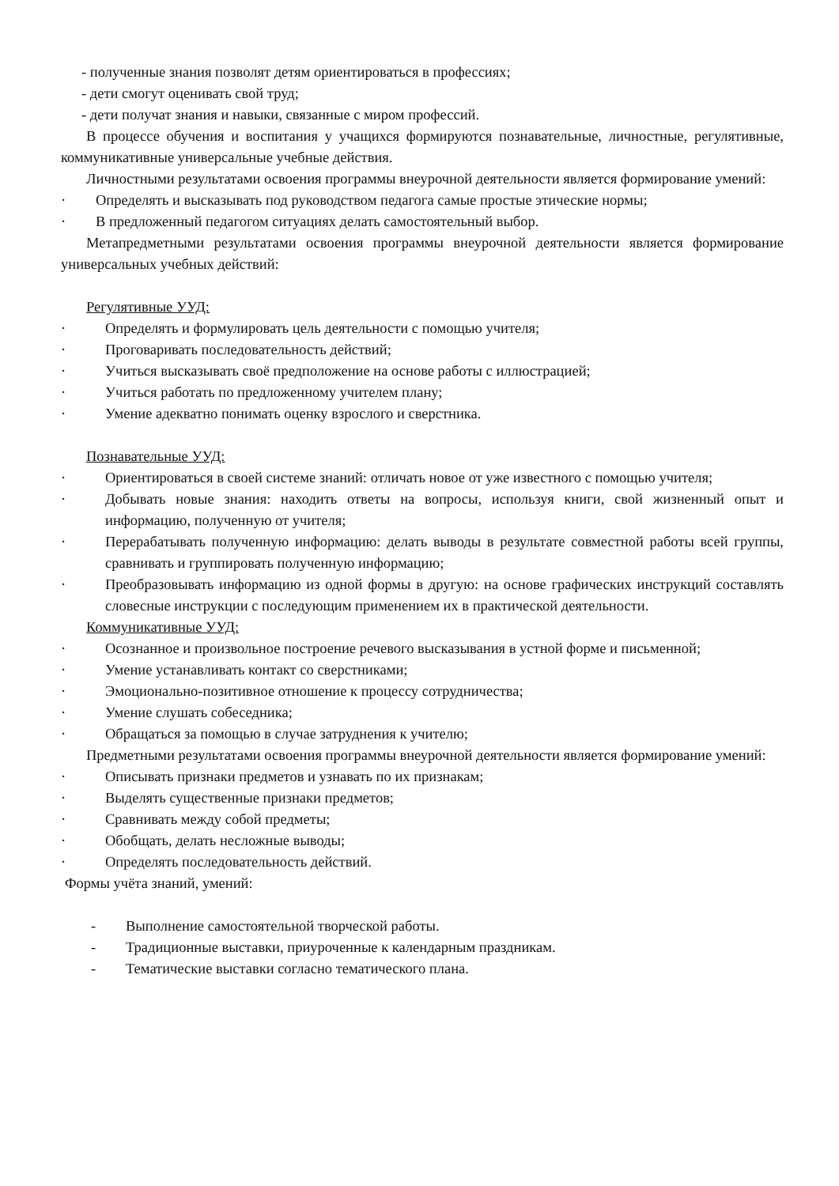- полученные знания позволят детям ориентироваться в профессиях;
- дети смогут оценивать свой труд;
- дети получат знания и навыки, связанные с миром профессий.
В процессе обучения и воспитания у учащихся формируются познавательные, личностные, регулятивные, коммуникативные универсальные учебные действия.
Личностными результатами освоения программы внеурочной деятельности является формирование умений:
· Определять и высказывать под руководством педагога самые простые этические нормы;
· В предложенный педагогом ситуациях делать самостоятельный выбор.
Метапредметными результатами освоения программы внеурочной деятельности является формирование универсальных учебных действий:
Регулятивные УУД:
· Определять и формулировать цель деятельности с помощью учителя;
· Проговаривать последовательность действий;
· Учиться высказывать своё предположение на основе работы с иллюстрацией;
· Учиться работать по предложенному учителем плану;
· Умение адекватно понимать оценку взрослого и сверстника.
Познавательные УУД:
· Ориентироваться в своей системе знаний: отличать новое от уже известного с помощью учителя;
· Добывать новые знания: находить ответы на вопросы, используя книги, свой жизненный опыт и информацию, полученную от учителя;
· Перерабатывать полученную информацию: делать выводы в результате совместной работы всей группы, сравнивать и группировать полученную информацию;
· Преобразовывать информацию из одной формы в другую: на основе графических инструкций составлять словесные инструкции с последующим применением их в практической деятельности.
Коммуникативные УУД:
· Осознанное и произвольное построение речевого высказывания в устной форме и письменной;
· Умение устанавливать контакт со сверстниками;
· Эмоционально-позитивное отношение к процессу сотрудничества;
· Умение слушать собеседника;
· Обращаться за помощью в случае затруднения к учителю;
Предметными результатами освоения программы внеурочной деятельности является формирование умений:
· Описывать признаки предметов и узнавать по их признакам;
· Выделять существенные признаки предметов;
· Сравнивать между собой предметы;
· Обобщать, делать несложные выводы;
· Определять последовательность действий.
Формы учёта знаний, умений:
- Выполнение самостоятельной творческой работы.
- Традиционные выставки, приуроченные к календарным праздникам.
- Тематические выставки согласно тематического плана.